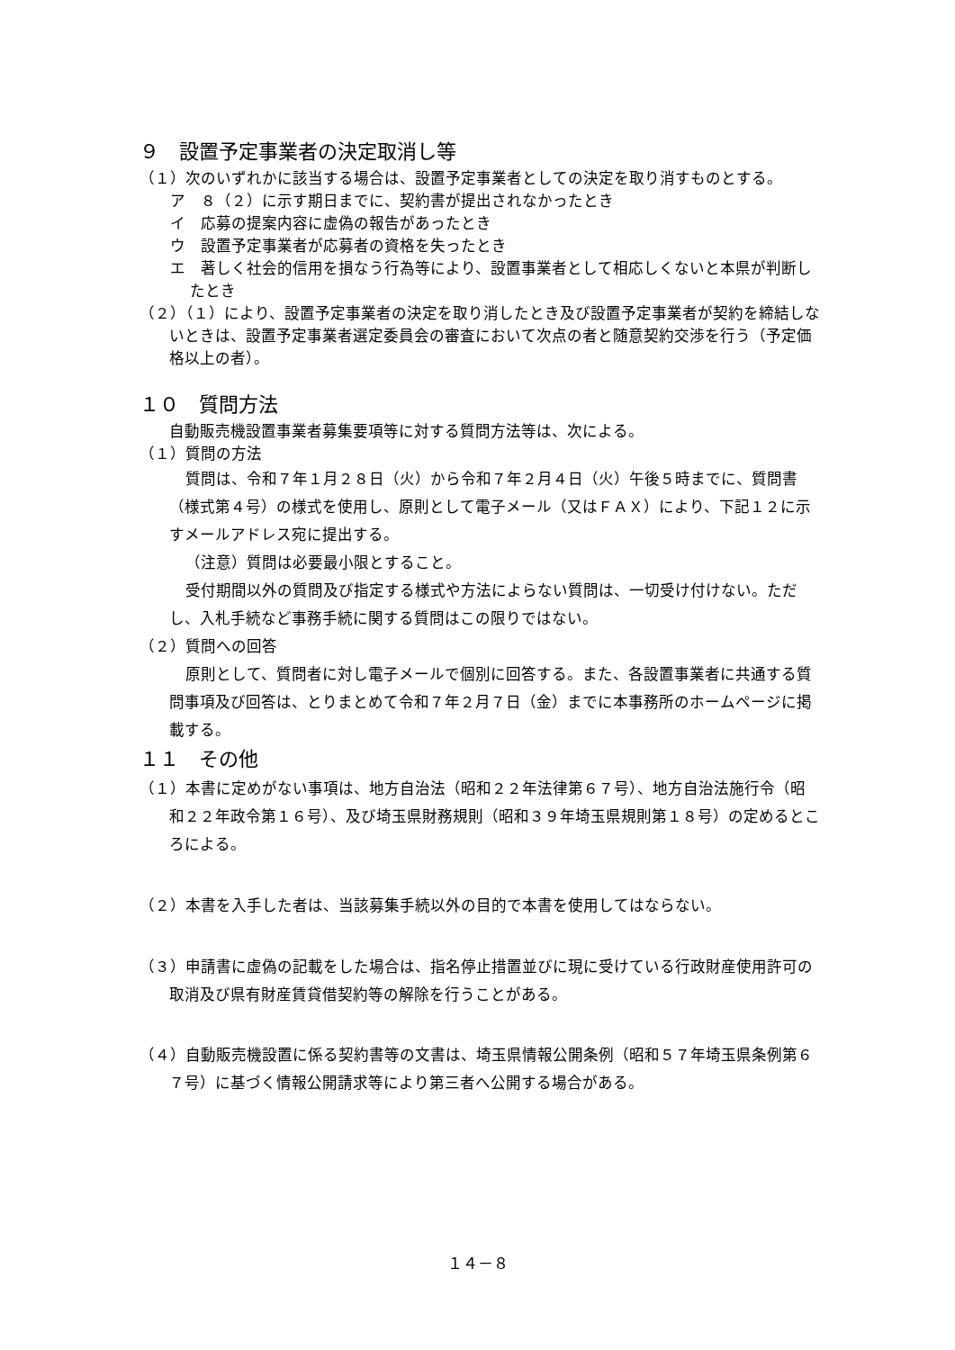９　設置予定事業者の決定取消し等
（１）次のいずれかに該当する場合は、設置予定事業者としての決定を取り消すものとする。
ア　８（２）に示す期日までに、契約書が提出されなかったとき
イ　応募の提案内容に虚偽の報告があったとき
ウ　設置予定事業者が応募者の資格を失ったとき
エ　著しく社会的信用を損なう行為等により、設置事業者として相応しくないと本県が判断したとき
（２）（１）により、設置予定事業者の決定を取り消したとき及び設置予定事業者が契約を締結しないときは、設置予定事業者選定委員会の審査において次点の者と随意契約交渉を行う（予定価格以上の者）。
１０　質問方法
自動販売機設置事業者募集要項等に対する質問方法等は、次による。
（１）質問の方法
質問は、令和７年１月２８日（火）から令和７年２月４日（火）午後５時までに、質問書（様式第４号）の様式を使用し、原則として電子メール（又はＦＡＸ）により、下記１２に示すメールアドレス宛に提出する。
（注意）質問は必要最小限とすること。
受付期間以外の質問及び指定する様式や方法によらない質問は、一切受け付けない。ただし、入札手続など事務手続に関する質問はこの限りではない。
（２）質問への回答
原則として、質問者に対し電子メールで個別に回答する。また、各設置事業者に共通する質問事項及び回答は、とりまとめて令和７年２月７日（金）までに本事務所のホームページに掲載する。
１１　その他
（１）本書に定めがない事項は、地方自治法（昭和２２年法律第６７号）、地方自治法施行令（昭和２２年政令第１６号）、及び埼玉県財務規則（昭和３９年埼玉県規則第１８号）の定めるところによる。
（２）本書を入手した者は、当該募集手続以外の目的で本書を使用してはならない。
（３）申請書に虚偽の記載をした場合は、指名停止措置並びに現に受けている行政財産使用許可の取消及び県有財産賃貸借契約等の解除を行うことがある。
（４）自動販売機設置に係る契約書等の文書は、埼玉県情報公開条例（昭和５７年埼玉県条例第６７号）に基づく情報公開請求等により第三者へ公開する場合がある。
１４－８